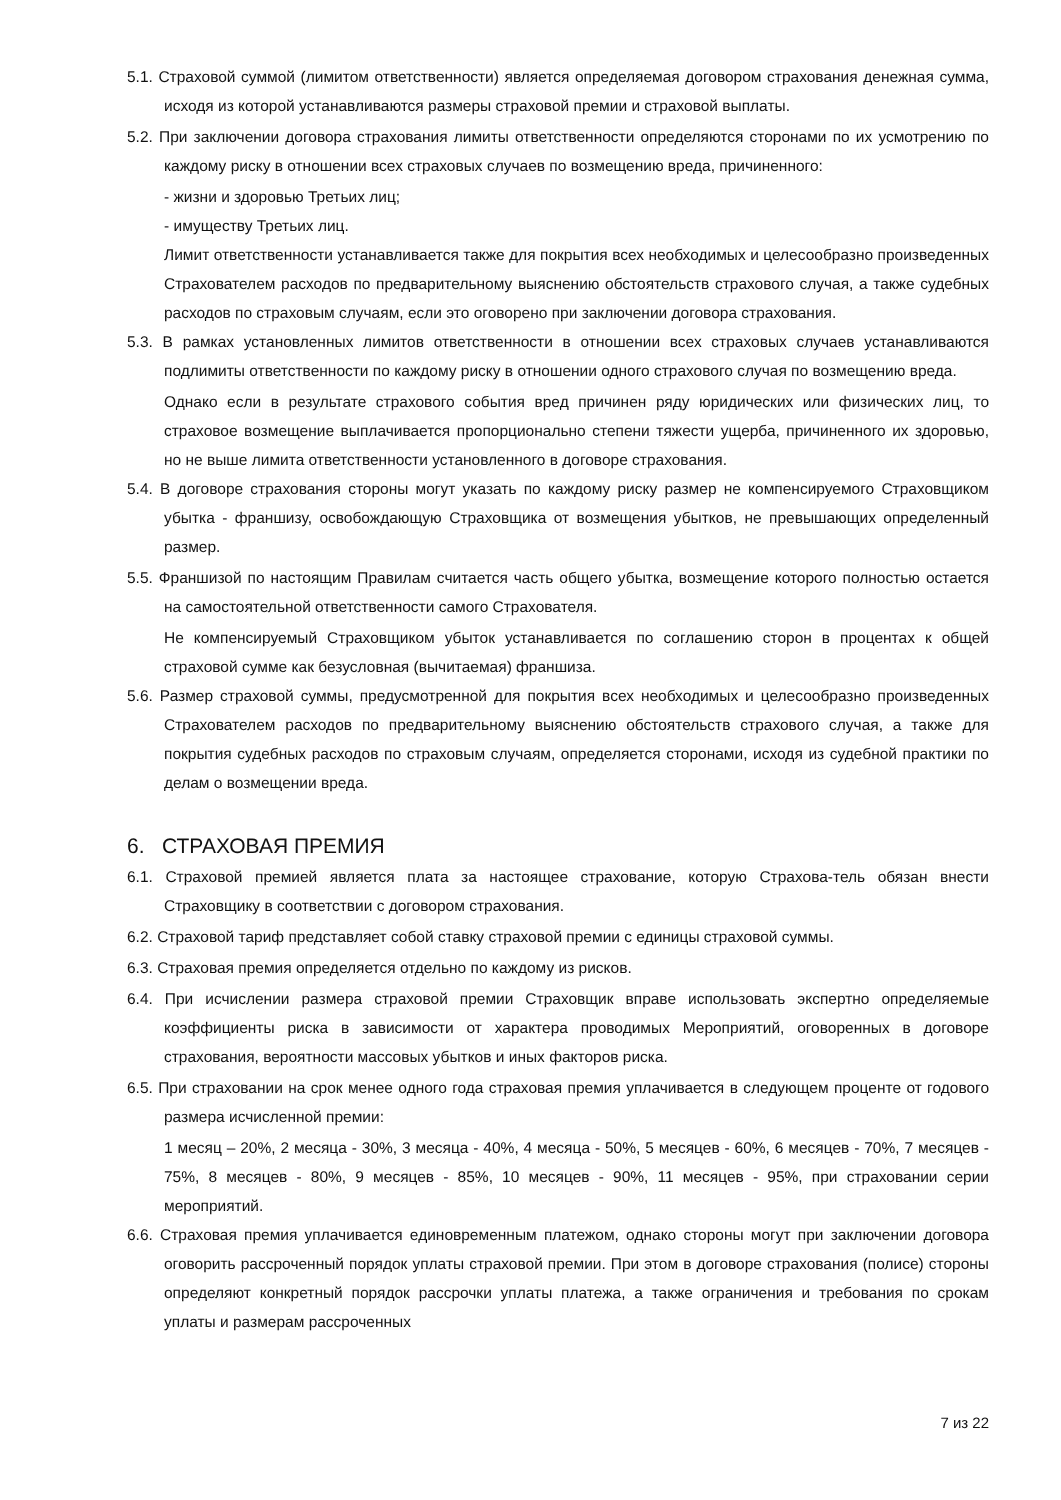5.1. Страховой суммой (лимитом ответственности) является определяемая договором страхования денежная сумма, исходя из которой устанавливаются размеры страховой премии и страховой выплаты.
5.2. При заключении договора страхования лимиты ответственности определяются сторонами по их усмотрению по каждому риску в отношении всех страховых случаев по возмещению вреда, причиненного:
- жизни и здоровью Третьих лиц;
- имуществу Третьих лиц.
Лимит ответственности устанавливается также для покрытия всех необходимых и целесообразно произведенных Страхователем расходов по предварительному выяснению обстоятельств страхового случая, а также судебных расходов по страховым случаям, если это оговорено при заключении договора страхования.
5.3. В рамках установленных лимитов ответственности в отношении всех страховых случаев устанавливаются подлимиты ответственности по каждому риску в отношении одного страхового случая по возмещению вреда.
Однако если в результате страхового события вред причинен ряду юридических или физических лиц, то страховое возмещение выплачивается пропорционально степени тяжести ущерба, причиненного их здоровью, но не выше лимита ответственности установленного в договоре страхования.
5.4. В договоре страхования стороны могут указать по каждому риску размер не компенсируемого Страховщиком убытка - франшизу, освобождающую Страховщика от возмещения убытков, не превышающих определенный размер.
5.5. Франшизой по настоящим Правилам считается часть общего убытка, возмещение которого полностью остается на самостоятельной ответственности самого Страхователя.
Не компенсируемый Страховщиком убыток устанавливается по соглашению сторон в процентах к общей страховой сумме как безусловная (вычитаемая) франшиза.
5.6. Размер страховой суммы, предусмотренной для покрытия всех необходимых и целесообразно произведенных Страхователем расходов по предварительному выяснению обстоятельств страхового случая, а также для покрытия судебных расходов по страховым случаям, определяется сторонами, исходя из судебной практики по делам о возмещении вреда.
6. СТРАХОВАЯ ПРЕМИЯ
6.1. Страховой премией является плата за настоящее страхование, которую Страхова-тель обязан внести Страховщику в соответствии с договором страхования.
6.2. Страховой тариф представляет собой ставку страховой премии с единицы страховой суммы.
6.3. Страховая премия определяется отдельно по каждому из рисков.
6.4. При исчислении размера страховой премии Страховщик вправе использовать экспертно определяемые коэффициенты риска в зависимости от характера проводимых Мероприятий, оговоренных в договоре страхования, вероятности массовых убытков и иных факторов риска.
6.5. При страховании на срок менее одного года страховая премия уплачивается в следующем проценте от годового размера исчисленной премии:
1 месяц – 20%, 2 месяца - 30%, 3 месяца - 40%, 4 месяца - 50%, 5 месяцев - 60%, 6 месяцев - 70%, 7 месяцев - 75%, 8 месяцев - 80%, 9 месяцев - 85%, 10 месяцев - 90%, 11 месяцев - 95%, при страховании серии мероприятий.
6.6. Страховая премия уплачивается единовременным платежом, однако стороны могут при заключении договора оговорить рассроченный порядок уплаты страховой премии. При этом в договоре страхования (полисе) стороны определяют конкретный порядок рассрочки уплаты платежа, а также ограничения и требования по срокам уплаты и размерам рассроченных
7 из 22